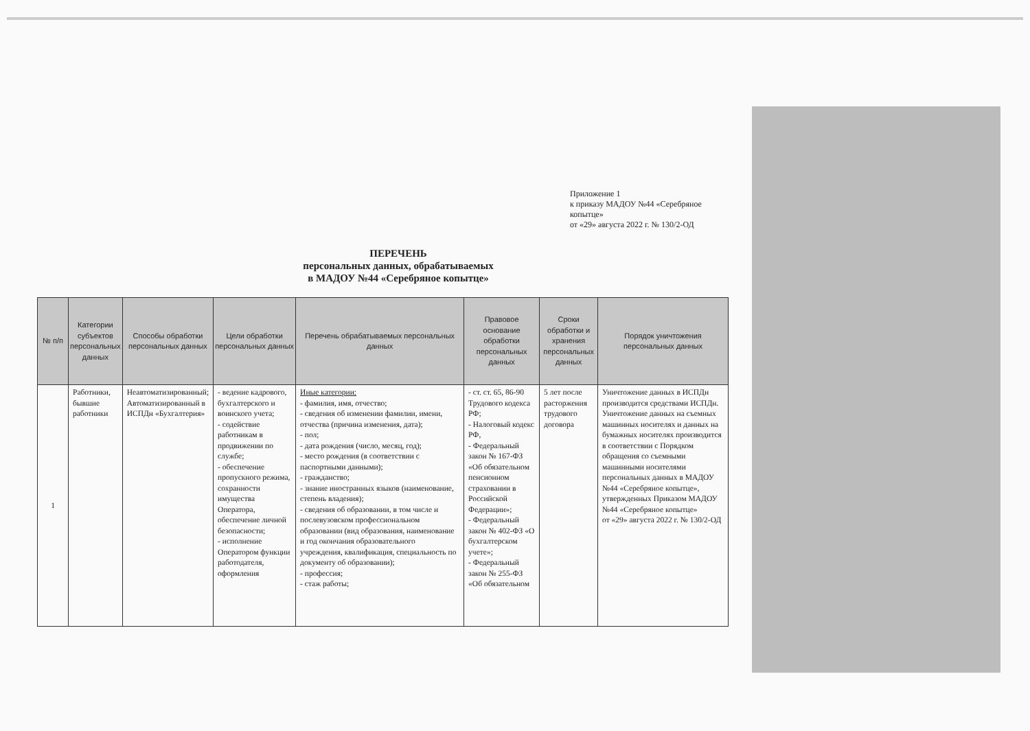Приложение 1
к приказу МАДОУ №44 «Серебряное копытце»
от «29» августа 2022 г. № 130/2-ОД
ПЕРЕЧЕНЬ
персональных данных, обрабатываемых
в МАДОУ №44 «Серебряное копытце»
| № п/п | Категории субъектов персональных данных | Способы обработки персональных данных | Цели обработки персональных данных | Перечень обрабатываемых персональных данных | Правовое основание обработки персональных данных | Сроки обработки и хранения персональных данных | Порядок уничтожения персональных данных |
| --- | --- | --- | --- | --- | --- | --- | --- |
| 1 | Работники, бывшие работники | Неавтоматизированный; Автоматизированный в ИСПДн «Бухгалтерия» | - ведение кадрового, бухгалтерского и воинского учета; - содействие работникам в продвижении по службе; - обеспечение пропускного режима, сохранности имущества Оператора, обеспечение личной безопасности; - исполнение Оператором функции работодателя, оформления | Иные категории: - фамилия, имя, отчество; - сведения об изменении фамилии, имени, отчества (причина изменения, дата); - пол; - дата рождения (число, месяц, год); - место рождения (в соответствии с паспортными данными); - гражданство; - знание иностранных языков (наименование, степень владения); - сведения об образовании, в том числе и послевузовском профессиональном образовании (вид образования, наименование и год окончания образовательного учреждения, квалификация, специальность по документу об образовании); - профессия; - стаж работы; | - ст. ст. 65, 86-90 Трудового кодекса РФ; - Налоговый кодекс РФ, - Федеральный закон № 167-ФЗ «Об обязательном пенсионном страховании в Российской Федерации»; - Федеральный закон № 402-ФЗ «О бухгалтерском учете»; - Федеральный закон № 255-ФЗ «Об обязательном | 5 лет после расторжения трудового договора | Уничтожение данных в ИСПДн производится средствами ИСПДн. Уничтожение данных на съемных машинных носителях и данных на бумажных носителях производится в соответствии с Порядком обращения со съемными машинными носителями персональных данных в МАДОУ №44 «Серебряное копытце», утвержденных Приказом МАДОУ №44 «Серебряное копытце» от «29» августа 2022 г. № 130/2-ОД |